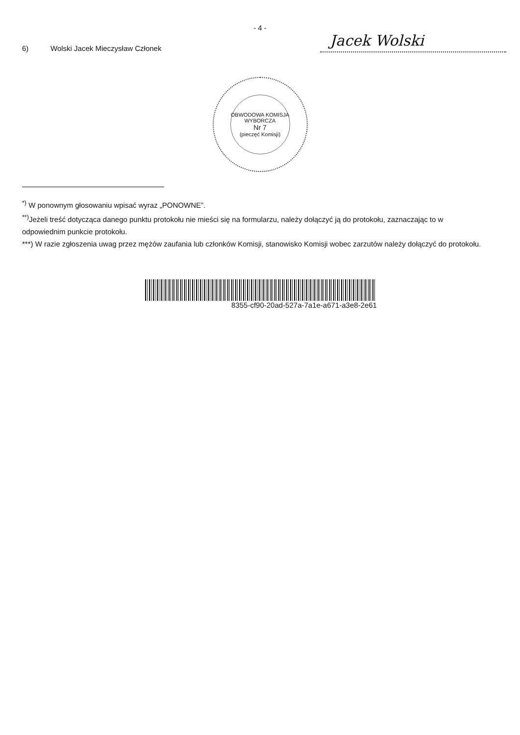- 4 -
6) Wolski Jacek Mieczysław Członek Jacek Wolski
OBWODOWA KOMISJA WYBORCZA
Nr 7
(pieczęć Komisji)
<sup>*)</sup> W ponownym głosowaniu wpisać wyraz „PONOWNE”.
<sup>**)</sup> Jeżeli treść dotycząca danego punktu protokołu nie mieści się na formularzu, należy dołączyć ją do protokołu, zaznaczając to w odpowiednim punkcie protokołu.
***) W razie zgłoszenia uwag przez mężów zaufania lub członków Komisji, stanowisko Komisji wobec zarzutów należy dołączyć do protokołu.
8355-cf90-20ad-527a-7a1e-a671-a3e8-2e61